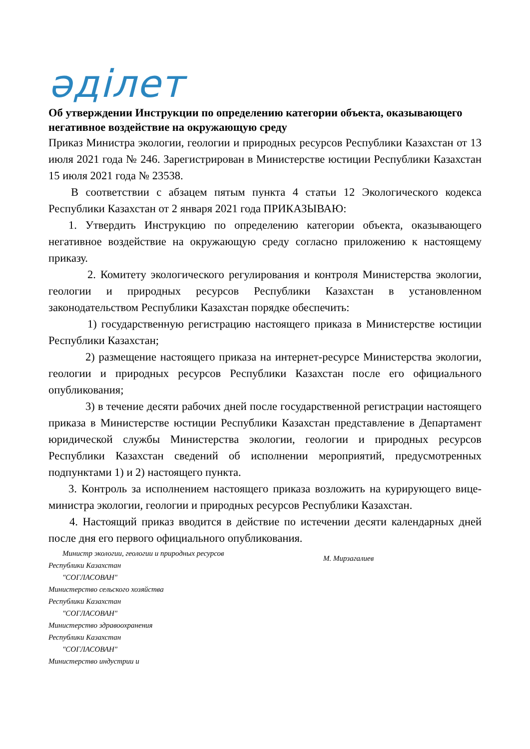әділет
Об утверждении Инструкции по определению категории объекта, оказывающего негативное воздействие на окружающую среду
Приказ Министра экологии, геологии и природных ресурсов Республики Казахстан от 13 июля 2021 года № 246. Зарегистрирован в Министерстве юстиции Республики Казахстан 15 июля 2021 года № 23538.
В соответствии с абзацем пятым пункта 4 статьи 12 Экологического кодекса Республики Казахстан от 2 января 2021 года ПРИКАЗЫВАЮ:
1. Утвердить Инструкцию по определению категории объекта, оказывающего негативное воздействие на окружающую среду согласно приложению к настоящему приказу.
2. Комитету экологического регулирования и контроля Министерства экологии, геологии и природных ресурсов Республики Казахстан в установленном законодательством Республики Казахстан порядке обеспечить:
1) государственную регистрацию настоящего приказа в Министерстве юстиции Республики Казахстан;
2) размещение настоящего приказа на интернет-ресурсе Министерства экологии, геологии и природных ресурсов Республики Казахстан после его официального опубликования;
3) в течение десяти рабочих дней после государственной регистрации настоящего приказа в Министерстве юстиции Республики Казахстан представление в Департамент юридической службы Министерства экологии, геологии и природных ресурсов Республики Казахстан сведений об исполнении мероприятий, предусмотренных подпунктами 1) и 2) настоящего пункта.
3. Контроль за исполнением настоящего приказа возложить на курирующего вице-министра экологии, геологии и природных ресурсов Республики Казахстан.
4. Настоящий приказ вводится в действие по истечении десяти календарных дней после дня его первого официального опубликования.
Министр экологии, геологии и природных ресурсов
Республики Казахстан
"СОГЛАСОВАН"
Министерство сельского хозяйства
Республики Казахстан
"СОГЛАСОВАН"
Министерство здравоохранения
Республики Казахстан
"СОГЛАСОВАН"
Министерство индустрии и
М. Мирзагалиев